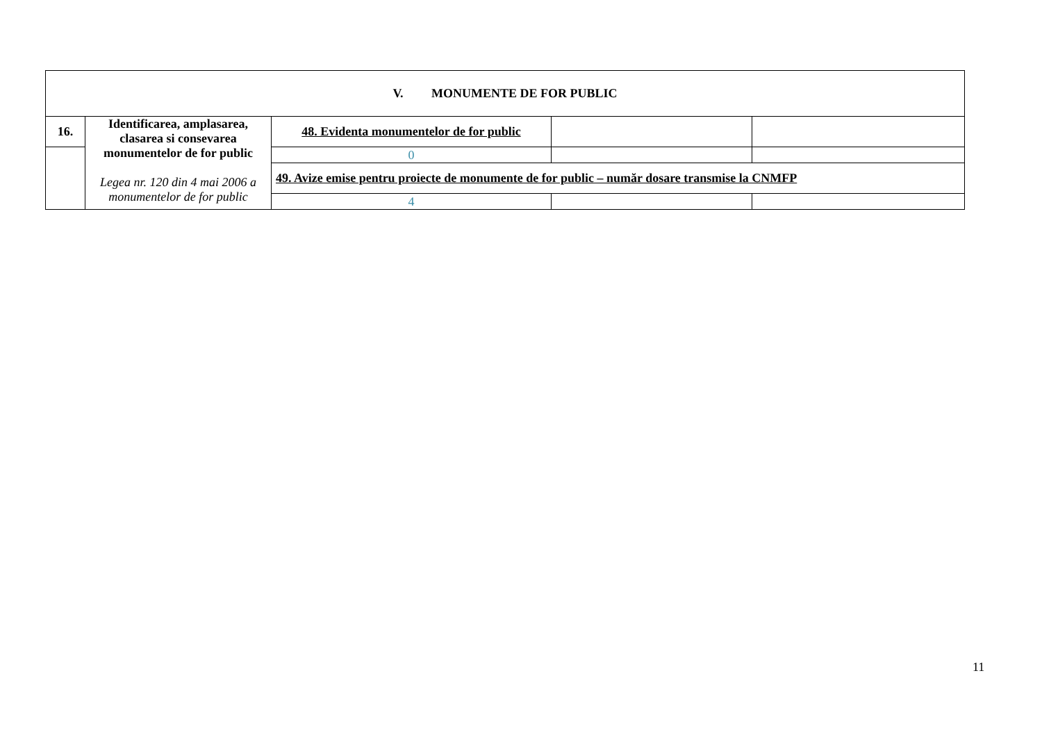| V. MONUMENTE DE FOR PUBLIC | | | | |
| 16. | Identificarea, amplasarea, clasarea si consevarea monumentelor de for public Legea nr. 120 din 4 mai 2006 a monumentelor de for public | 48. Evidenta monumentelor de for public | | |
| | | 0 | | |
| | | 49. Avize emise pentru proiecte de monumente de for public – număr dosare transmise la CNMFP | | |
| | | 4 | | |
11